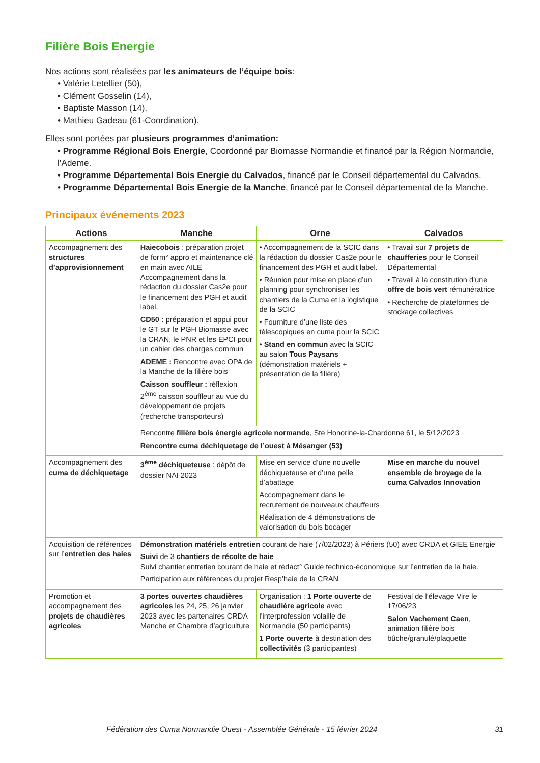Filière Bois Energie
Nos actions sont réalisées par les animateurs de l’équipe bois:
• Valérie Letellier (50),
• Clément Gosselin (14),
• Baptiste Masson (14),
• Mathieu Gadeau (61-Coordination).
Elles sont portées par plusieurs programmes d’animation:
• Programme Régional Bois Energie, Coordonné par Biomasse Normandie et financé par la Région Normandie, l’Ademe.
• Programme Départemental Bois Energie du Calvados, financé par le Conseil départemental du Calvados.
• Programme Départemental Bois Energie de la Manche, financé par le Conseil départemental de la Manche.
Principaux événements 2023
| Actions | Manche | Orne | Calvados |
| --- | --- | --- | --- |
| Accompagnement des structures d’approvisionnement | Haiecobois : préparation projet de form° appro et maintenance clé en main avec AILE Accompagnement dans la rédaction du dossier Cas2e pour le financement des PGH et audit label. CD50 : préparation et appui pour le GT sur le PGH Biomasse avec la CRAN, le PNR et les EPCI pour un cahier des charges commun ADEME : Rencontre avec OPA de la Manche de la filière bois Caisson souffleur : réflexion 2<sup>ème</sup> caisson souffleur au vue du développement de projets (recherche transporteurs) | • Accompagnement de la SCIC dans la rédaction du dossier Cas2e pour le financement des PGH et audit label. • Réunion pour mise en place d’un planning pour synchroniser les chantiers de la Cuma et la logistique de la SCIC • Fourniture d’une liste des télescopiques en cuma pour la SCIC • Stand en commun avec la SCIC au salon Tous Paysans (démonstration matériels + présentation de la filière) | • Travail sur 7 projets de chaufferies pour le Conseil Départemental • Travail à la constitution d’une offre de bois vert rémunératrice • Recherche de plateformes de stockage collectives |
| | Rencontre filière bois énergie agricole normande , Ste Honorine-la-Chardonne 61, le 5/12/2023 Rencontre cuma déchiquetage de l’ouest à Mésanger (53) | | |
| Accompagnement des cuma de déchiquetage | 3<sup>ème</sup> déchiqueteuse : dépôt de dossier NAI 2023 | Mise en service d’une nouvelle déchiqueteuse et d’une pelle d’abattage Accompagnement dans le recrutement de nouveaux chauffeurs Réalisation de 4 démonstrations de valorisation du bois bocager | Mise en marche du nouvel ensemble de broyage de la cuma Calvados Innovation |
| Acquisition de références sur l’ entretien des haies | Démonstration matériels entretien courant de haie (7/02/2023) à Périers (50) avec CRDA et GIEE Energie Suivi de 3 chantiers de récolte de haie Suivi chantier entretien courant de haie et rédact° Guide technico-économique sur l’entretien de la haie. Participation aux références du projet Resp’haie de la CRAN | | |
| Promotion et accompagnement des projets de chaudières agricoles | 3 portes ouvertes chaudières agricoles les 24, 25, 26 janvier 2023 avec les partenaires CRDA Manche et Chambre d’agriculture | Organisation : 1 Porte ouverte de chaudière agricole avec l'interprofession volaille de Normandie (50 participants) 1 Porte ouverte à destination des collectivités (3 participantes) | Festival de l’élevage Vire le 17/06/23 Salon Vachement Caen , animation filière bois bûche/granulé/plaquette |
Fédération des Cuma Normandie Ouest - Assemblée Générale - 15 février 2024 31